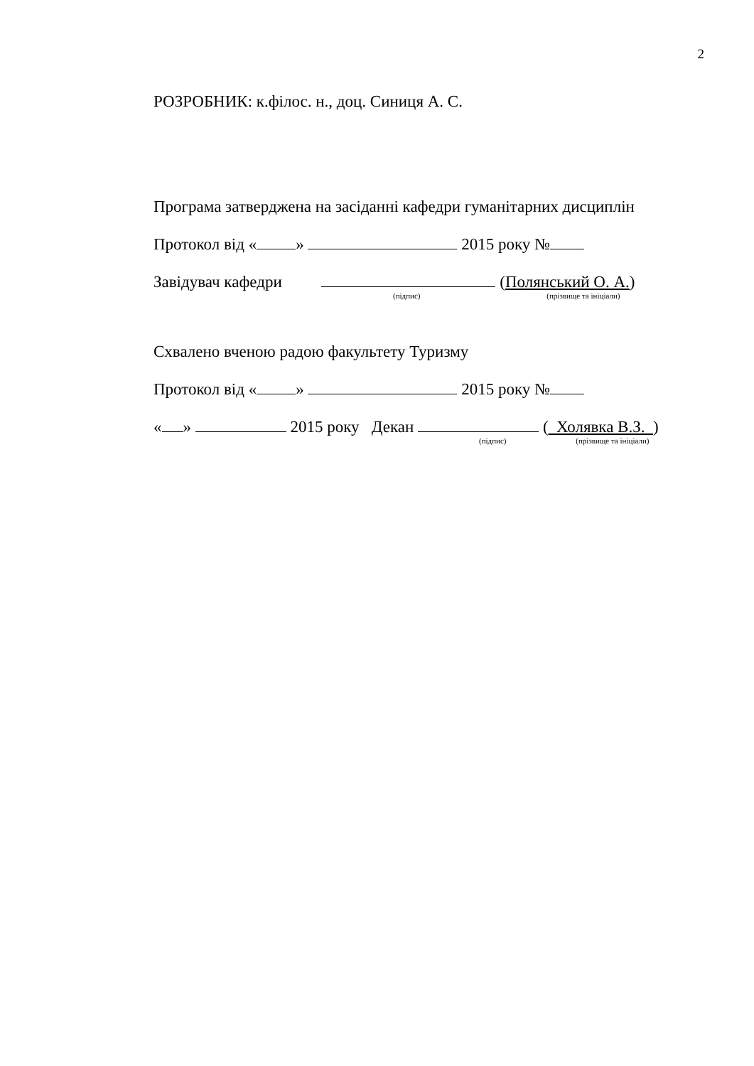2
РОЗРОБНИК: к.філос. н., доц. Синиця А. С.
Програма затверджена на засіданні кафедри гуманітарних дисциплін
Протокол від « » 2015 року №
Завідувач кафедри (Полянський О. А.)
(підпис) (прізвище та ініціали)
Схвалено вченою радою факультету Туризму
Протокол від « » 2015 року №
« » 2015 року Декан ( Холявка В.З. )
(підпис) (прізвище та ініціали)